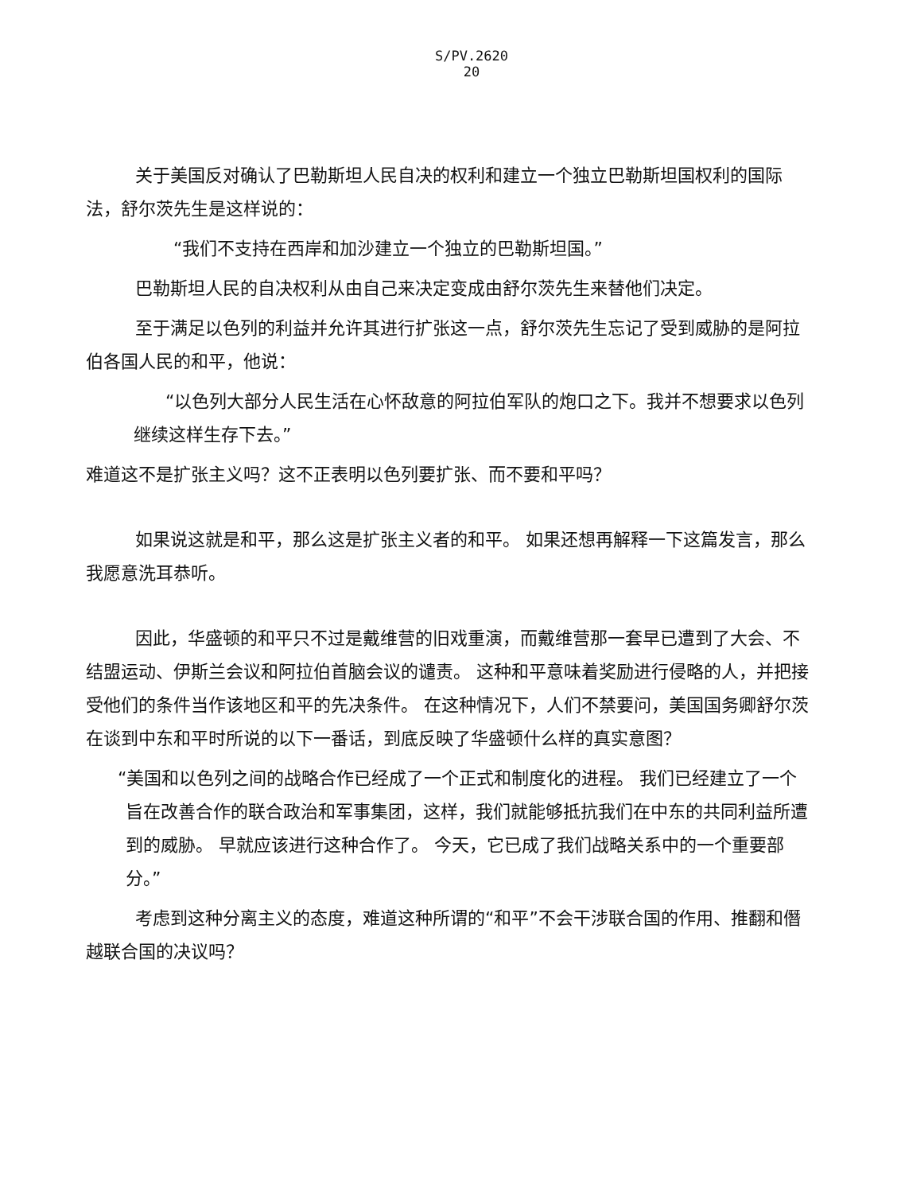S/PV.2620
20
关于美国反对确认了巴勒斯坦人民自决的权利和建立一个独立巴勒斯坦国权利的国际法，舒尔茨先生是这样说的：
“我们不支持在西岸和加沙建立一个独立的巴勒斯坦国。”
巴勒斯坦人民的自决权利从由自己来决定变成由舒尔茨先生来替他们决定。
至于满足以色列的利益并允许其进行扩张这一点，舒尔茨先生忘记了受到威胁的是阿拉伯各国人民的和平，他说：
“以色列大部分人民生活在心怀敌意的阿拉伯军队的炮口之下。我并不想要求以色列继续这样生存下去。”
难道这不是扩张主义吗？这不正表明以色列要扩张、而不要和平吗？
如果说这就是和平，那么这是扩张主义者的和平。 如果还想再解释一下这篇发言，那么我愿意洗耳恭听。
因此，华盛顿的和平只不过是戴维营的旧戏重演，而戴维营那一套早已遭到了大会、不结盟运动、伊斯兰会议和阿拉伯首脑会议的谴责。 这种和平意味着奖励进行侵略的人，并把接受他们的条件当作该地区和平的先决条件。 在这种情况下，人们不禁要问，美国国务卿舒尔茨在谈到中东和平时所说的以下一番话，到底反映了华盛顿什么样的真实意图？
“美国和以色列之间的战略合作已经成了一个正式和制度化的进程。 我们已经建立了一个旨在改善合作的联合政治和军事集团，这样，我们就能够抵抗我们在中东的共同利益所遭到的威胁。 早就应该进行这种合作了。 今天，它已成了我们战略关系中的一个重要部分。”
考虑到这种分离主义的态度，难道这种所谓的“和平”不会干涉联合国的作用、推翻和僭越联合国的决议吗？